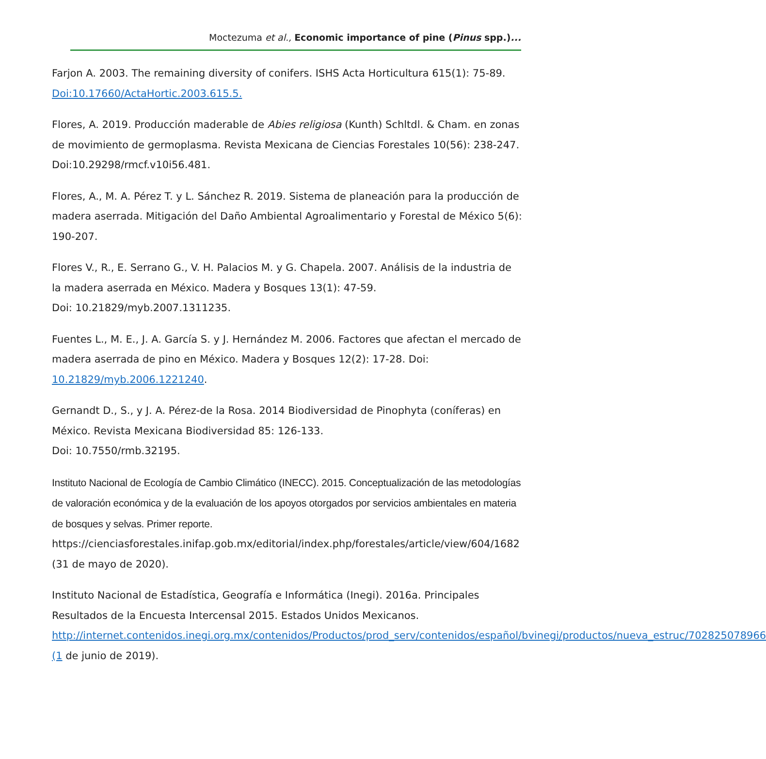Moctezuma et al., Economic importance of pine (Pinus spp.)...
Farjon A. 2003. The remaining diversity of conifers. ISHS Acta Horticultura 615(1): 75-89. Doi:10.17660/ActaHortic.2003.615.5.
Flores, A. 2019. Producción maderable de Abies religiosa (Kunth) Schltdl. & Cham. en zonas de movimiento de germoplasma. Revista Mexicana de Ciencias Forestales 10(56): 238-247. Doi:10.29298/rmcf.v10i56.481.
Flores, A., M. A. Pérez T. y L. Sánchez R. 2019. Sistema de planeación para la producción de madera aserrada. Mitigación del Daño Ambiental Agroalimentario y Forestal de México 5(6): 190-207.
Flores V., R., E. Serrano G., V. H. Palacios M. y G. Chapela. 2007. Análisis de la industria de la madera aserrada en México. Madera y Bosques 13(1): 47-59.
Doi: 10.21829/myb.2007.1311235.
Fuentes L., M. E., J. A. García S. y J. Hernández M. 2006. Factores que afectan el mercado de madera aserrada de pino en México. Madera y Bosques 12(2): 17-28. Doi: 10.21829/myb.2006.1221240.
Gernandt D., S., y J. A. Pérez-de la Rosa. 2014 Biodiversidad de Pinophyta (coníferas) en México. Revista Mexicana Biodiversidad 85: 126-133.
Doi: 10.7550/rmb.32195.
Instituto Nacional de Ecología de Cambio Climático (INECC). 2015. Conceptualización de las metodologías de valoración económica y de la evaluación de los apoyos otorgados por servicios ambientales en materia de bosques y selvas. Primer reporte.
https://cienciasforestales.inifap.gob.mx/editorial/index.php/forestales/article/view/604/1682 (31 de mayo de 2020).
Instituto Nacional de Estadística, Geografía e Informática (Inegi). 2016a. Principales Resultados de la Encuesta Intercensal 2015. Estados Unidos Mexicanos. http://internet.contenidos.inegi.org.mx/contenidos/Productos/prod_serv/contenidos/español/bvinegi/productos/nueva_estruc/702825078966 (1 de junio de 2019).